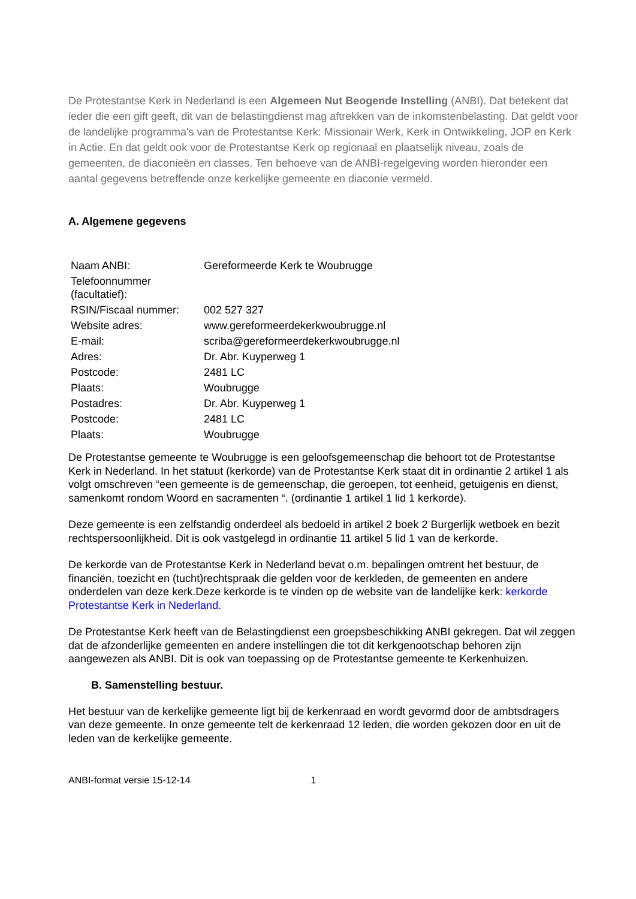De Protestantse Kerk in Nederland is een Algemeen Nut Beogende Instelling (ANBI). Dat betekent dat ieder die een gift geeft, dit van de belastingdienst mag aftrekken van de inkomstenbelasting. Dat geldt voor de landelijke programma's van de Protestantse Kerk: Missionair Werk, Kerk in Ontwikkeling, JOP en Kerk in Actie. En dat geldt ook voor de Protestantse Kerk op regionaal en plaatselijk niveau, zoals de gemeenten, de diaconieën en classes. Ten behoeve van de ANBI-regelgeving worden hieronder een aantal gegevens betreffende onze kerkelijke gemeente en diaconie vermeld.
A. Algemene gegevens
| Naam ANBI: | Gereformeerde Kerk te Woubrugge |
| Telefoonnummer (facultatief): | |
| RSIN/Fiscaal nummer: | 002 527 327 |
| Website adres: | www.gereformeerdekerkwoubrugge.nl |
| E-mail: | scriba@gereformeerdekerkwoubrugge.nl |
| Adres: | Dr. Abr. Kuyperweg 1 |
| Postcode: | 2481 LC |
| Plaats: | Woubrugge |
| Postadres: | Dr. Abr. Kuyperweg 1 |
| Postcode: | 2481 LC |
| Plaats: | Woubrugge |
De Protestantse gemeente te Woubrugge is een geloofsgemeenschap die behoort tot de Protestantse Kerk in Nederland. In het statuut (kerkorde) van de Protestantse Kerk staat dit in ordinantie 2 artikel 1 als volgt omschreven “een gemeente is de gemeenschap, die geroepen, tot eenheid, getuigenis en dienst, samenkomt rondom Woord en sacramenten “. (ordinantie 1 artikel 1 lid 1 kerkorde).
Deze gemeente is een zelfstandig onderdeel als bedoeld in artikel 2 boek 2 Burgerlijk wetboek en bezit rechtspersoonlijkheid. Dit is ook vastgelegd in ordinantie 11 artikel 5 lid 1 van de kerkorde.
De kerkorde van de Protestantse Kerk in Nederland bevat o.m. bepalingen omtrent het bestuur, de financiën, toezicht en (tucht)rechtspraak die gelden voor de kerkleden, de gemeenten en andere onderdelen van deze kerk.Deze kerkorde is te vinden op de website van de landelijke kerk: kerkorde Protestantse Kerk in Nederland.
De Protestantse Kerk heeft van de Belastingdienst een groepsbeschikking ANBI gekregen. Dat wil zeggen dat de afzonderlijke gemeenten en andere instellingen die tot dit kerkgenootschap behoren zijn aangewezen als ANBI. Dit is ook van toepassing op de Protestantse gemeente te Kerkenhuizen.
B. Samenstelling bestuur.
Het bestuur van de kerkelijke gemeente ligt bij de kerkenraad en wordt gevormd door de ambtsdragers van deze gemeente. In onze gemeente telt de kerkenraad 12 leden, die worden gekozen door en uit de leden van de kerkelijke gemeente.
ANBI-format versie 15-12-14 1